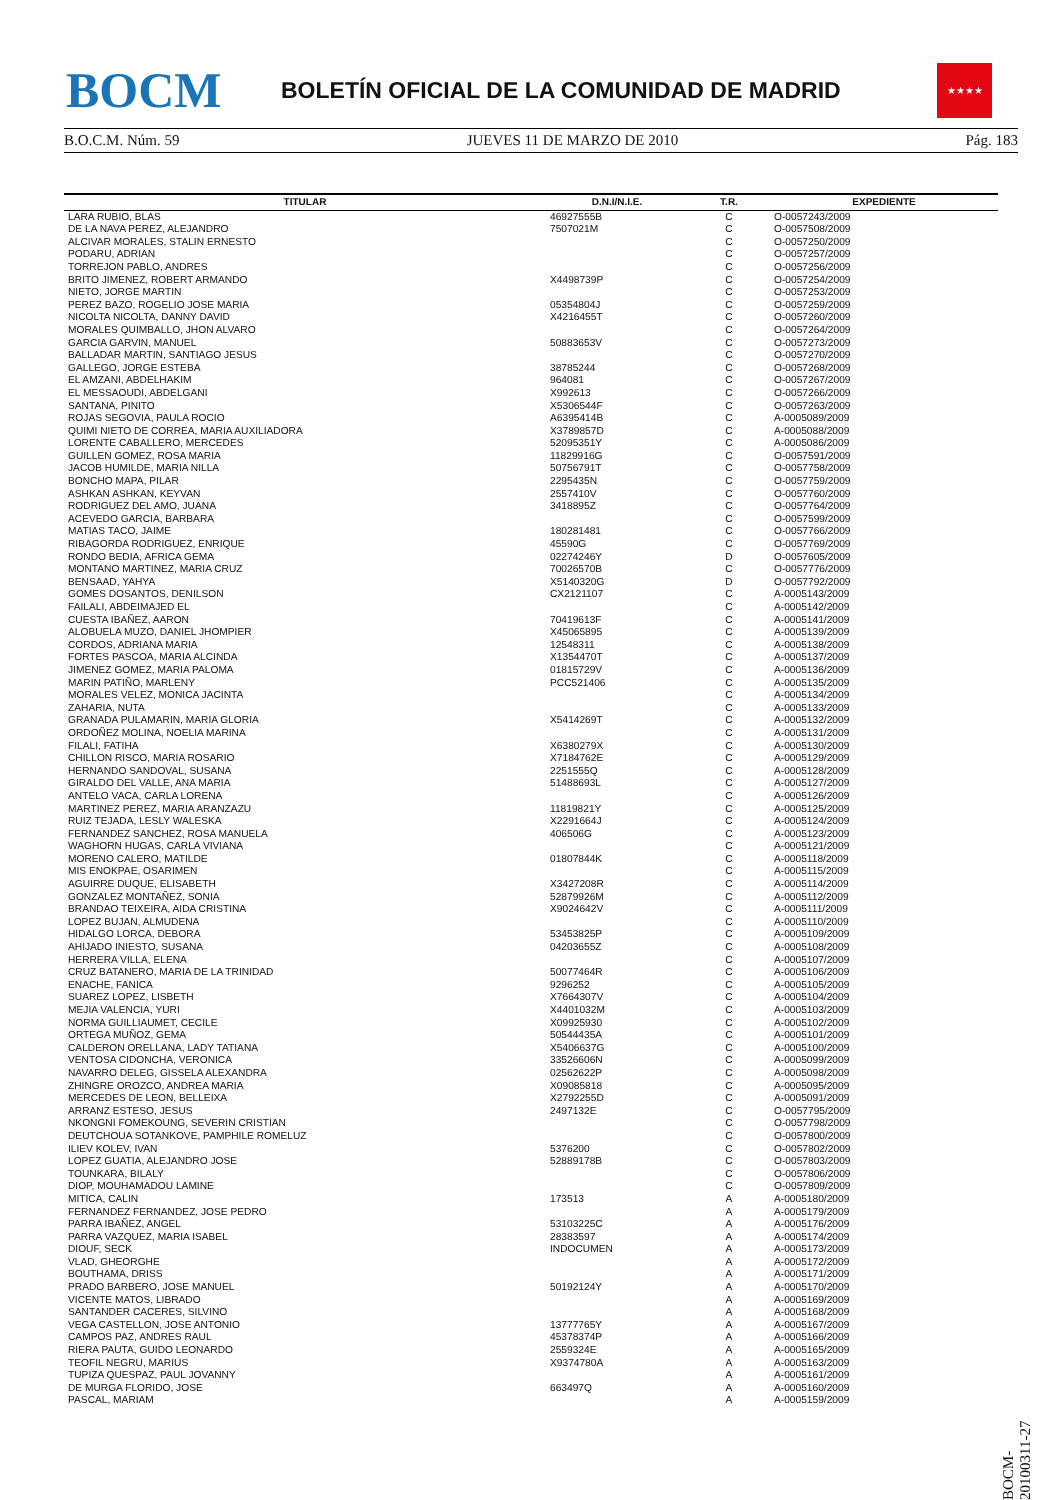BOCM
BOLETÍN OFICIAL DE LA COMUNIDAD DE MADRID
★★★★
B.O.C.M. Núm. 59 JUEVES 11 DE MARZO DE 2010 Pág. 183
| TITULAR | D.N.I/N.I.E. | T.R. | EXPEDIENTE |
| --- | --- | --- | --- |
| LARA RUBIO, BLAS | 46927555B | C | O-0057243/2009 |
| DE LA NAVA PEREZ, ALEJANDRO | 7507021M | C | O-0057508/2009 |
| ALCIVAR MORALES, STALIN ERNESTO | | C | O-0057250/2009 |
| PODARU, ADRIAN | | C | O-0057257/2009 |
| TORREJON PABLO, ANDRES | | C | O-0057256/2009 |
| BRITO JIMENEZ, ROBERT ARMANDO | X4498739P | C | O-0057254/2009 |
| NIETO, JORGE MARTIN | | C | O-0057253/2009 |
| PEREZ BAZO, ROGELIO JOSE MARIA | 05354804J | C | O-0057259/2009 |
| NICOLTA NICOLTA, DANNY DAVID | X4216455T | C | O-0057260/2009 |
| MORALES QUIMBALLO, JHON ALVARO | | C | O-0057264/2009 |
| GARCIA GARVIN, MANUEL | 50883653V | C | O-0057273/2009 |
| BALLADAR MARTIN, SANTIAGO JESUS | | C | O-0057270/2009 |
| GALLEGO, JORGE ESTEBA | 38785244 | C | O-0057268/2009 |
| EL AMZANI, ABDELHAKIM | 964081 | C | O-0057267/2009 |
| EL MESSAOUDI, ABDELGANI | X992613 | C | O-0057266/2009 |
| SANTANA, PINITO | X5306544F | C | O-0057263/2009 |
| ROJAS SEGOVIA, PAULA ROCIO | A6395414B | C | A-0005089/2009 |
| QUIMI NIETO DE CORREA, MARIA AUXILIADORA | X3789857D | C | A-0005088/2009 |
| LORENTE CABALLERO, MERCEDES | 52095351Y | C | A-0005086/2009 |
| GUILLEN GOMEZ, ROSA MARIA | 11829916G | C | O-0057591/2009 |
| JACOB HUMILDE, MARIA NILLA | 50756791T | C | O-0057758/2009 |
| BONCHO MAPA, PILAR | 2295435N | C | O-0057759/2009 |
| ASHKAN ASHKAN, KEYVAN | 2557410V | C | O-0057760/2009 |
| RODRIGUEZ DEL AMO, JUANA | 3418895Z | C | O-0057764/2009 |
| ACEVEDO GARCIA, BARBARA | | C | O-0057599/2009 |
| MATIAS TACO, JAIME | 180281481 | C | O-0057766/2009 |
| RIBAGORDA RODRIGUEZ, ENRIQUE | 45590G | C | O-0057769/2009 |
| RONDO BEDIA, AFRICA GEMA | 02274246Y | D | O-0057605/2009 |
| MONTANO MARTINEZ, MARIA CRUZ | 70026570B | C | O-0057776/2009 |
| BENSAAD, YAHYA | X5140320G | D | O-0057792/2009 |
| GOMES DOSANTOS, DENILSON | CX2121107 | C | A-0005143/2009 |
| FAILALI, ABDEIMAJED EL | | C | A-0005142/2009 |
| CUESTA IBAÑEZ, AARON | 70419613F | C | A-0005141/2009 |
| ALOBUELA MUZO, DANIEL JHOMPIER | X45065895 | C | A-0005139/2009 |
| CORDOS, ADRIANA MARIA | 12548311 | C | A-0005138/2009 |
| FORTES PASCOA, MARIA ALCINDA | X1354470T | C | A-0005137/2009 |
| JIMENEZ GOMEZ, MARIA PALOMA | 01815729V | C | A-0005136/2009 |
| MARIN PATIÑO, MARLENY | PCC521406 | C | A-0005135/2009 |
| MORALES VELEZ, MONICA JACINTA | | C | A-0005134/2009 |
| ZAHARIA, NUTA | | C | A-0005133/2009 |
| GRANADA PULAMARIN, MARIA GLORIA | X5414269T | C | A-0005132/2009 |
| ORDOÑEZ MOLINA, NOELIA MARINA | | C | A-0005131/2009 |
| FILALI, FATIHA | X6380279X | C | A-0005130/2009 |
| CHILLON RISCO, MARIA ROSARIO | X7184762E | C | A-0005129/2009 |
| HERNANDO SANDOVAL, SUSANA | 2251555Q | C | A-0005128/2009 |
| GIRALDO DEL VALLE, ANA MARIA | 51488693L | C | A-0005127/2009 |
| ANTELO VACA, CARLA LORENA | | C | A-0005126/2009 |
| MARTINEZ PEREZ, MARIA ARANZAZU | 11819821Y | C | A-0005125/2009 |
| RUIZ TEJADA, LESLY WALESKA | X2291664J | C | A-0005124/2009 |
| FERNANDEZ SANCHEZ, ROSA MANUELA | 406506G | C | A-0005123/2009 |
| WAGHORN HUGAS, CARLA VIVIANA | | C | A-0005121/2009 |
| MORENO CALERO, MATILDE | 01807844K | C | A-0005118/2009 |
| MIS ENOKPAE, OSARIMEN | | C | A-0005115/2009 |
| AGUIRRE DUQUE, ELISABETH | X3427208R | C | A-0005114/2009 |
| GONZALEZ MONTAÑEZ, SONIA | 52879926M | C | A-0005112/2009 |
| BRANDAO TEIXEIRA, AIDA CRISTINA | X9024642V | C | A-0005111/2009 |
| LOPEZ BUJAN, ALMUDENA | | C | A-0005110/2009 |
| HIDALGO LORCA, DEBORA | 53453825P | C | A-0005109/2009 |
| AHIJADO INIESTO, SUSANA | 04203655Z | C | A-0005108/2009 |
| HERRERA VILLA, ELENA | | C | A-0005107/2009 |
| CRUZ BATANERO, MARIA DE LA TRINIDAD | 50077464R | C | A-0005106/2009 |
| ENACHE, FANICA | 9296252 | C | A-0005105/2009 |
| SUAREZ LOPEZ, LISBETH | X7664307V | C | A-0005104/2009 |
| MEJIA VALENCIA, YURI | X4401032M | C | A-0005103/2009 |
| NORMA GUILLIAUMET, CECILE | X09925930 | C | A-0005102/2009 |
| ORTEGA MUÑOZ, GEMA | 50544435A | C | A-0005101/2009 |
| CALDERON ORELLANA, LADY TATIANA | X5406637G | C | A-0005100/2009 |
| VENTOSA CIDONCHA, VERONICA | 33526606N | C | A-0005099/2009 |
| NAVARRO DELEG, GISSELA ALEXANDRA | 02562622P | C | A-0005098/2009 |
| ZHINGRE OROZCO, ANDREA MARIA | X09085818 | C | A-0005095/2009 |
| MERCEDES DE LEON, BELLEIXA | X2792255D | C | A-0005091/2009 |
| ARRANZ ESTESO, JESUS | 2497132E | C | O-0057795/2009 |
| NKONGNI FOMEKOUNG, SEVERIN CRISTIAN | | C | O-0057798/2009 |
| DEUTCHOUA SOTANKOVE, PAMPHILE ROMELUZ | | C | O-0057800/2009 |
| ILIEV KOLEV, IVAN | 5376200 | C | O-0057802/2009 |
| LOPEZ GUATIA, ALEJANDRO JOSE | 52889178B | C | O-0057803/2009 |
| TOUNKARA, BILALY | | C | O-0057806/2009 |
| DIOP, MOUHAMADOU LAMINE | | C | O-0057809/2009 |
| MITICA, CALIN | 173513 | A | A-0005180/2009 |
| FERNANDEZ FERNANDEZ, JOSE PEDRO | | A | A-0005179/2009 |
| PARRA IBAÑEZ, ANGEL | 53103225C | A | A-0005176/2009 |
| PARRA VAZQUEZ, MARIA ISABEL | 28383597 | A | A-0005174/2009 |
| DIOUF, SECK | INDOCUMEN | A | A-0005173/2009 |
| VLAD, GHEORGHE | | A | A-0005172/2009 |
| BOUTHAMA, DRISS | | A | A-0005171/2009 |
| PRADO BARBERO, JOSE MANUEL | 50192124Y | A | A-0005170/2009 |
| VICENTE MATOS, LIBRADO | | A | A-0005169/2009 |
| SANTANDER CACERES, SILVINO | | A | A-0005168/2009 |
| VEGA CASTELLON, JOSE ANTONIO | 13777765Y | A | A-0005167/2009 |
| CAMPOS PAZ, ANDRES RAUL | 45378374P | A | A-0005166/2009 |
| RIERA PAUTA, GUIDO LEONARDO | 2559324E | A | A-0005165/2009 |
| TEOFIL NEGRU, MARIUS | X9374780A | A | A-0005163/2009 |
| TUPIZA QUESPAZ, PAUL JOVANNY | | A | A-0005161/2009 |
| DE MURGA FLORIDO, JOSE | 663497Q | A | A-0005160/2009 |
| PASCAL, MARIAM | | A | A-0005159/2009 |
BOCM-20100311-27